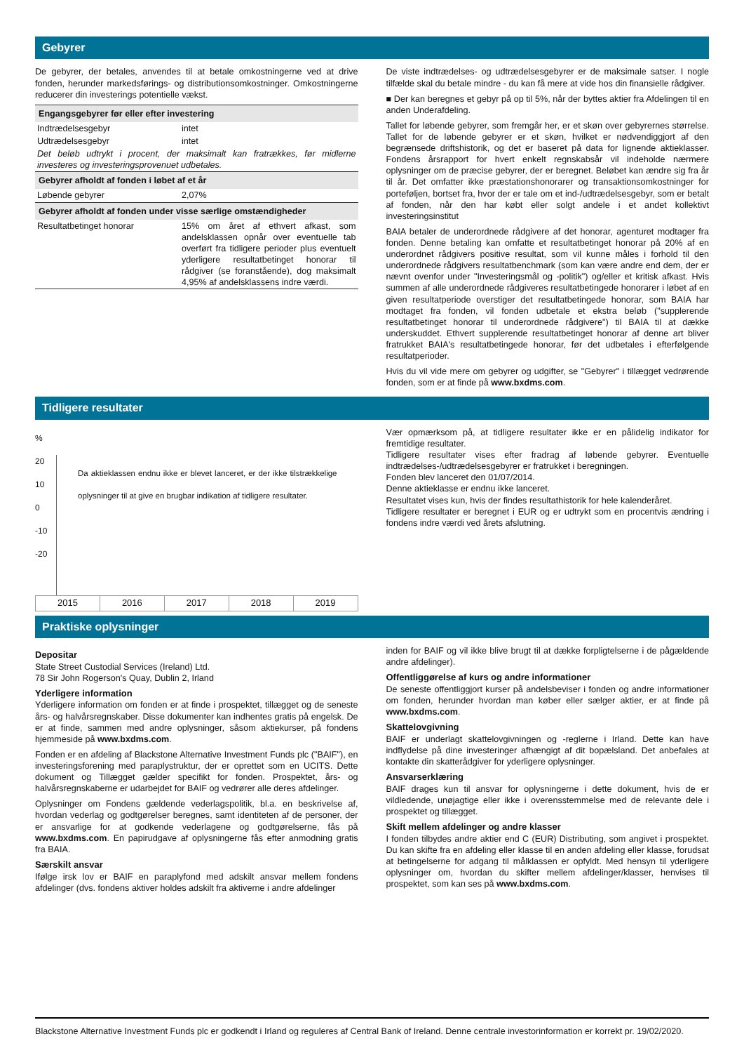Gebyrer
De gebyrer, der betales, anvendes til at betale omkostningerne ved at drive fonden, herunder markedsførings- og distributionsomkostninger. Omkostningerne reducerer din investerings potentielle vækst.
| Engangsgebyrer før eller efter investering | |
| Indtrædelsesgebyr | intet |
| Udtrædelsesgebyr | intet |
| Det beløb udtrykt i procent, der maksimalt kan fratrækkes, før midlerne investeres og investeringsprovenuet udbetales. | |
| Gebyrer afholdt af fonden i løbet af et år | |
| Løbende gebyrer | 2,07% |
| Gebyrer afholdt af fonden under visse særlige omstændigheder | |
| Resultatbetinget honorar | 15% om året af ethvert afkast, som andelsklassen opnår over eventuelle tab overført fra tidligere perioder plus eventuelt yderligere resultatbetinget honorar til rådgiver (se foranstående), dog maksimalt 4,95% af andelsklassens indre værdi. |
De viste indtrædelses- og udtrædelsesgebyrer er de maksimale satser. I nogle tilfælde skal du betale mindre - du kan få mere at vide hos din finansielle rådgiver.
■ Der kan beregnes et gebyr på op til 5%, når der byttes aktier fra Afdelingen til en anden Underafdeling.
Tallet for løbende gebyrer, som fremgår her, er et skøn over gebyrernes størrelse. Tallet for de løbende gebyrer er et skøn, hvilket er nødvendiggjort af den begrænsede driftshistorik, og det er baseret på data for lignende aktieklasser. Fondens årsrapport for hvert enkelt regnskabsår vil indeholde nærmere oplysninger om de præcise gebyrer, der er beregnet. Beløbet kan ændre sig fra år til år. Det omfatter ikke præstationshonorarer og transaktionsomkostninger for porteføljen, bortset fra, hvor der er tale om et ind-/udtrædelsesgebyr, som er betalt af fonden, når den har købt eller solgt andele i et andet kollektivt investeringsinstitut
BAIA betaler de underordnede rådgivere af det honorar, agenturet modtager fra fonden. Denne betaling kan omfatte et resultatbetinget honorar på 20% af en underordnet rådgivers positive resultat, som vil kunne måles i forhold til den underordnede rådgivers resultatbenchmark (som kan være andre end dem, der er nævnt ovenfor under "Investeringsmål og -politik") og/eller et kritisk afkast. Hvis summen af alle underordnede rådgiveres resultatbetingede honorarer i løbet af en given resultatperiode overstiger det resultatbetingede honorar, som BAIA har modtaget fra fonden, vil fonden udbetale et ekstra beløb ("supplerende resultatbetinget honorar til underordnede rådgivere") til BAIA til at dække underskuddet. Ethvert supplerende resultatbetinget honorar af denne art bliver fratrukket BAIA's resultatbetingede honorar, før det udbetales i efterfølgende resultatperioder.
Hvis du vil vide mere om gebyrer og udgifter, se "Gebyrer" i tillægget vedrørende fonden, som er at finde på www.bxdms.com.
Tidligere resultater
%
20
10
0
-10
-20
Da aktieklassen endnu ikke er blevet lanceret, er der ikke tilstrækkelige oplysninger til at give en brugbar indikation af tidligere resultater.
| 2015 | 2016 | 2017 | 2018 | 2019 |
Vær opmærksom på, at tidligere resultater ikke er en pålidelig indikator for fremtidige resultater.
Tidligere resultater vises efter fradrag af løbende gebyrer. Eventuelle indtrædelses-/udtrædelsesgebyrer er fratrukket i beregningen.
Fonden blev lanceret den 01/07/2014.
Denne aktieklasse er endnu ikke lanceret.
Resultatet vises kun, hvis der findes resultathistorik for hele kalenderåret.
Tidligere resultater er beregnet i EUR og er udtrykt som en procentvis ændring i fondens indre værdi ved årets afslutning.
Praktiske oplysninger
Depositar
State Street Custodial Services (Ireland) Ltd.
78 Sir John Rogerson's Quay, Dublin 2, Irland
Yderligere information
Yderligere information om fonden er at finde i prospektet, tillægget og de seneste års- og halvårsregnskaber. Disse dokumenter kan indhentes gratis på engelsk. De er at finde, sammen med andre oplysninger, såsom aktiekurser, på fondens hjemmeside på www.bxdms.com.
Fonden er en afdeling af Blackstone Alternative Investment Funds plc ("BAIF"), en investeringsforening med paraplystruktur, der er oprettet som en UCITS. Dette dokument og Tillægget gælder specifikt for fonden. Prospektet, års- og halvårsregnskaberne er udarbejdet for BAIF og vedrører alle deres afdelinger.
Oplysninger om Fondens gældende vederlagspolitik, bl.a. en beskrivelse af, hvordan vederlag og godtgørelser beregnes, samt identiteten af de personer, der er ansvarlige for at godkende vederlagene og godtgørelserne, fås på www.bxdms.com. En papirudgave af oplysningerne fås efter anmodning gratis fra BAIA.
Særskilt ansvar
Ifølge irsk lov er BAIF en paraplyfond med adskilt ansvar mellem fondens afdelinger (dvs. fondens aktiver holdes adskilt fra aktiverne i andre afdelinger
inden for BAIF og vil ikke blive brugt til at dække forpligtelserne i de pågældende andre afdelinger).
Offentliggørelse af kurs og andre informationer
De seneste offentliggjort kurser på andelsbeviser i fonden og andre informationer om fonden, herunder hvordan man køber eller sælger aktier, er at finde på www.bxdms.com.
Skattelovgivning
BAIF er underlagt skattelovgivningen og -reglerne i Irland. Dette kan have indflydelse på dine investeringer afhængigt af dit bopælsland. Det anbefales at kontakte din skatterådgiver for yderligere oplysninger.
Ansvarserklæring
BAIF drages kun til ansvar for oplysningerne i dette dokument, hvis de er vildledende, unøjagtige eller ikke i overensstemmelse med de relevante dele i prospektet og tillægget.
Skift mellem afdelinger og andre klasser
I fonden tilbydes andre aktier end C (EUR) Distributing, som angivet i prospektet. Du kan skifte fra en afdeling eller klasse til en anden afdeling eller klasse, forudsat at betingelserne for adgang til målklassen er opfyldt. Med hensyn til yderligere oplysninger om, hvordan du skifter mellem afdelinger/klasser, henvises til prospektet, som kan ses på www.bxdms.com.
Blackstone Alternative Investment Funds plc er godkendt i Irland og reguleres af Central Bank of Ireland. Denne centrale investorinformation er korrekt pr. 19/02/2020.